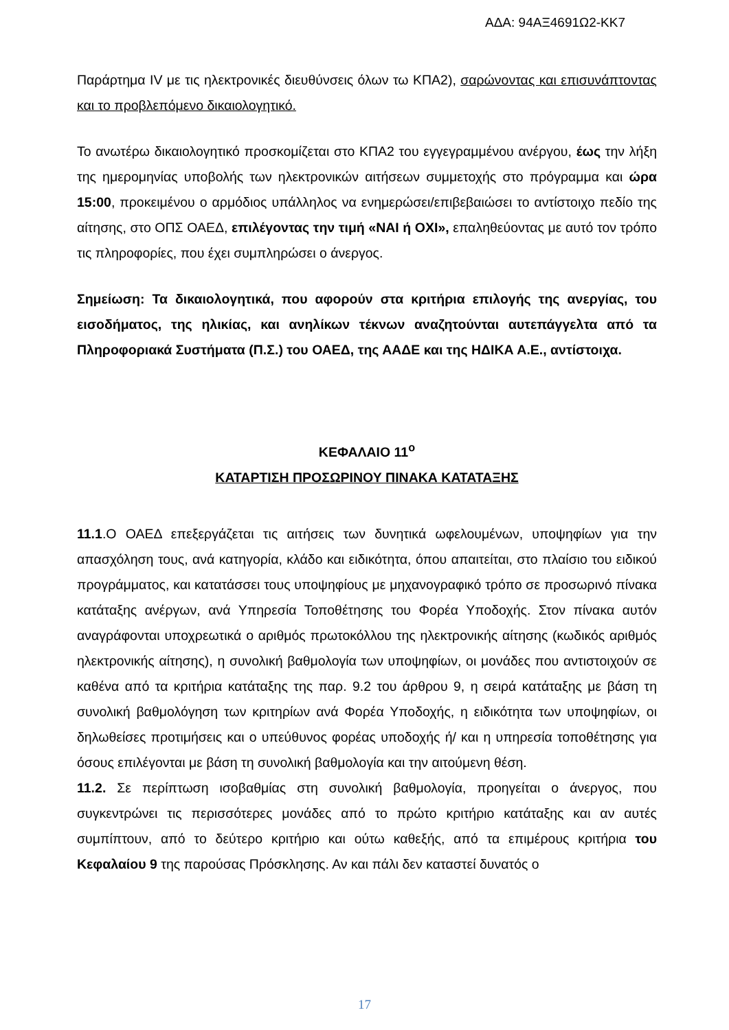ΑΔΑ: 94ΑΞ4691Ω2-ΚΚ7
Παράρτημα IV με τις ηλεκτρονικές διευθύνσεις όλων τω ΚΠΑ2), σαρώνοντας και επισυνάπτοντας και το προβλεπόμενο δικαιολογητικό.
Το ανωτέρω δικαιολογητικό προσκομίζεται στο ΚΠΑ2 του εγγεγραμμένου ανέργου, έως την λήξη της ημερομηνίας υποβολής των ηλεκτρονικών αιτήσεων συμμετοχής στο πρόγραμμα και ώρα 15:00, προκειμένου ο αρμόδιος υπάλληλος να ενημερώσει/επιβεβαιώσει το αντίστοιχο πεδίο της αίτησης, στο ΟΠΣ ΟΑΕΔ, επιλέγοντας την τιμή «ΝΑΙ ή ΟΧΙ», επαληθεύοντας με αυτό τον τρόπο τις πληροφορίες, που έχει συμπληρώσει ο άνεργος.
Σημείωση: Τα δικαιολογητικά, που αφορούν στα κριτήρια επιλογής της ανεργίας, του εισοδήματος, της ηλικίας, και ανηλίκων τέκνων αναζητούνται αυτεπάγγελτα από τα Πληροφοριακά Συστήματα (Π.Σ.) του ΟΑΕΔ, της ΑΑΔΕ και της ΗΔΙΚΑ Α.Ε., αντίστοιχα.
ΚΕΦΑΛΑΙΟ 11<sup>ο</sup>
ΚΑΤΑΡΤΙΣΗ ΠΡΟΣΩΡΙΝΟΥ ΠΙΝΑΚΑ ΚΑΤΑΤΑΞΗΣ
11.1.Ο ΟΑΕΔ επεξεργάζεται τις αιτήσεις των δυνητικά ωφελουμένων, υποψηφίων για την απασχόληση τους, ανά κατηγορία, κλάδο και ειδικότητα, όπου απαιτείται, στο πλαίσιο του ειδικού προγράμματος, και κατατάσσει τους υποψηφίους με μηχανογραφικό τρόπο σε προσωρινό πίνακα κατάταξης ανέργων, ανά Υπηρεσία Τοποθέτησης του Φορέα Υποδοχής. Στον πίνακα αυτόν αναγράφονται υποχρεωτικά ο αριθμός πρωτοκόλλου της ηλεκτρονικής αίτησης (κωδικός αριθμός ηλεκτρονικής αίτησης), η συνολική βαθμολογία των υποψηφίων, οι μονάδες που αντιστοιχούν σε καθένα από τα κριτήρια κατάταξης της παρ. 9.2 του άρθρου 9, η σειρά κατάταξης με βάση τη συνολική βαθμολόγηση των κριτηρίων ανά Φορέα Υποδοχής, η ειδικότητα των υποψηφίων, οι δηλωθείσες προτιμήσεις και ο υπεύθυνος φορέας υποδοχής ή/ και η υπηρεσία τοποθέτησης για όσους επιλέγονται με βάση τη συνολική βαθμολογία και την αιτούμενη θέση.
11.2. Σε περίπτωση ισοβαθμίας στη συνολική βαθμολογία, προηγείται ο άνεργος, που συγκεντρώνει τις περισσότερες μονάδες από το πρώτο κριτήριο κατάταξης και αν αυτές συμπίπτουν, από το δεύτερο κριτήριο και ούτω καθεξής, από τα επιμέρους κριτήρια του Κεφαλαίου 9 της παρούσας Πρόσκλησης. Αν και πάλι δεν καταστεί δυνατός ο
17